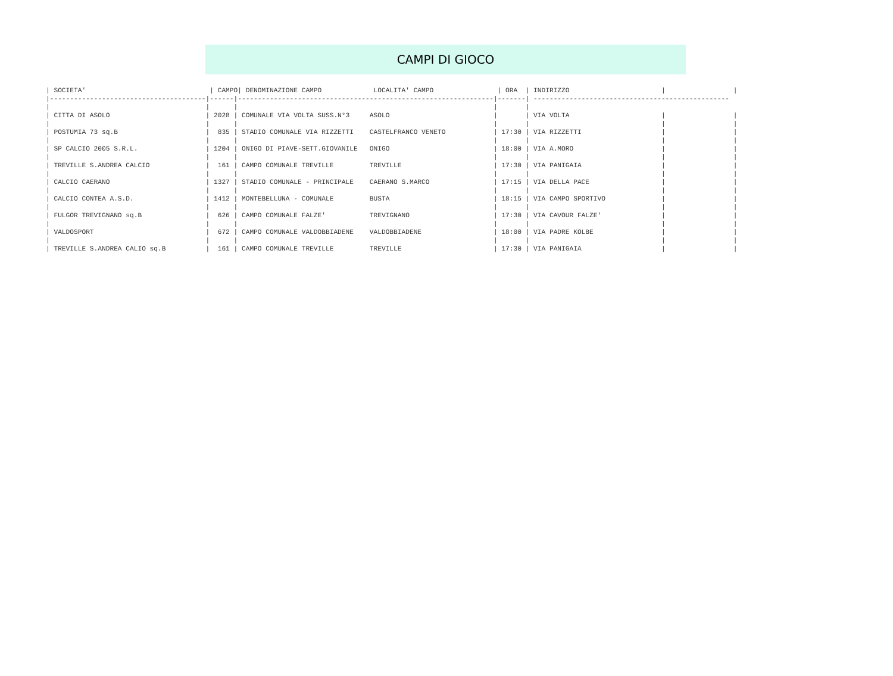CAMPI DI GIOCO
| SOCIETA'                               | CAMPO| DENOMINAZIONE CAMPO             LOCALITA' CAMPO                | ORA  | INDIRIZZO                       |                 |
|---------------------------------------|------|----------------------------------------------------------------|-------| -------------------------------------------------
|                                       |      |                                                                |       |
| CITTA DI ASOLO                        | 2028 | COMUNALE VIA VOLTA SUSS.N°3     ASOLO                          |       | VIA VOLTA                       |                 |
|                                       |      |                                                                |       |                                 |                 |
| POSTUMIA 73 sq.B                      |  835 | STADIO COMUNALE VIA RIZZETTI    CASTELFRANCO VENETO            | 17:30 | VIA RIZZETTI                    |                 |
|                                       |      |                                                                |       |                                 |                 |
| SP CALCIO 2005 S.R.L.                 | 1204 | ONIGO DI PIAVE-SETT.GIOVANILE   ONIGO                          | 18:00 | VIA A.MORO                      |                 |
|                                       |      |                                                                |       |                                 |                 |
| TREVILLE S.ANDREA CALCIO              |  161 | CAMPO COMUNALE TREVILLE         TREVILLE                       | 17:30 | VIA PANIGAIA                    |                 |
|                                       |      |                                                                |       |                                 |                 |
| CALCIO CAERANO                        | 1327 | STADIO COMUNALE - PRINCIPALE    CAERANO S.MARCO                | 17:15 | VIA DELLA PACE                  |                 |
|                                       |      |                                                                |       |                                 |                 |
| CALCIO CONTEA A.S.D.                  | 1412 | MONTEBELLUNA - COMUNALE         BUSTA                          | 18:15 | VIA CAMPO SPORTIVO              |                 |
|                                       |      |                                                                |       |                                 |                 |
| FULGOR TREVIGNANO sq.B                |  626 | CAMPO COMUNALE FALZE'           TREVIGNANO                     | 17:30 | VIA CAVOUR FALZE'               |                 |
|                                       |      |                                                                |       |                                 |                 |
| VALDOSPORT                            |  672 | CAMPO COMUNALE VALDOBBIADENE    VALDOBBIADENE                  | 18:00 | VIA PADRE KOLBE                 |                 |
|                                       |      |                                                                |       |                                 |                 |
| TREVILLE S.ANDREA CALIO sq.B          |  161 | CAMPO COMUNALE TREVILLE         TREVILLE                       | 17:30 | VIA PANIGAIA                    |                 |